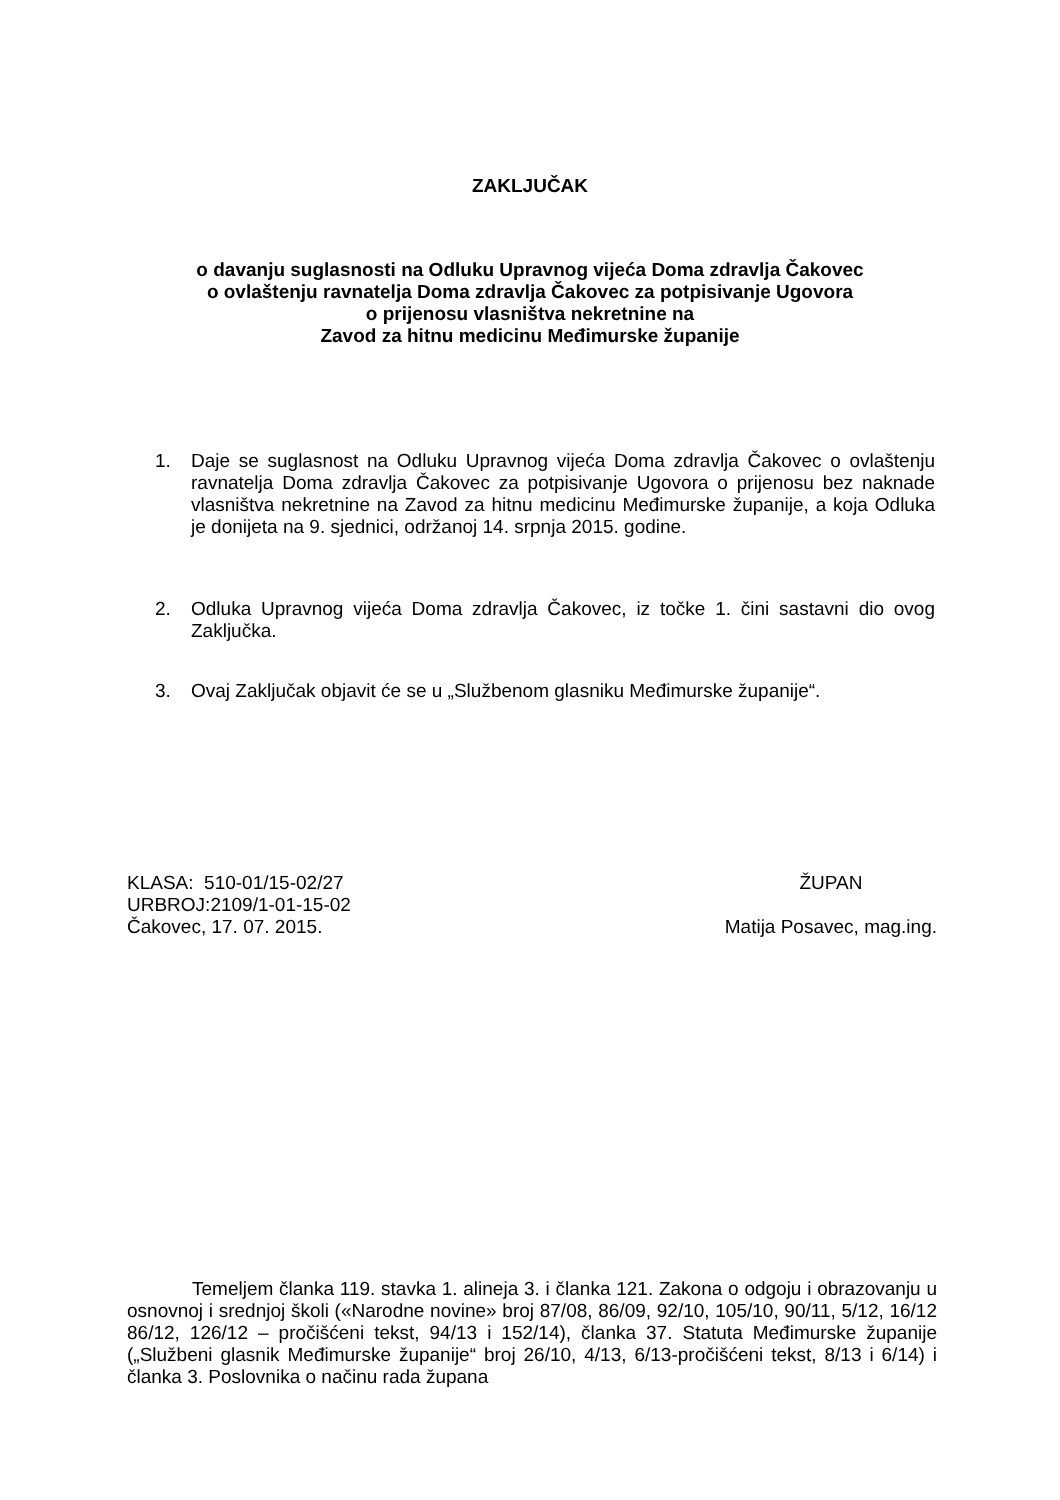ZAKLJUČAK
o davanju suglasnosti na Odluku Upravnog vijeća Doma zdravlja Čakovec
o ovlaštenju ravnatelja Doma zdravlja Čakovec za potpisivanje Ugovora
o prijenosu vlasništva nekretnine na
Zavod za hitnu medicinu Međimurske županije
1. Daje se suglasnost na Odluku Upravnog vijeća Doma zdravlja Čakovec o ovlaštenju ravnatelja Doma zdravlja Čakovec za potpisivanje Ugovora o prijenosu bez naknade vlasništva nekretnine na Zavod za hitnu medicinu Međimurske županije, a koja Odluka je donijeta na 9. sjednici, održanoj 14. srpnja 2015. godine.
2. Odluka Upravnog vijeća Doma zdravlja Čakovec, iz točke 1. čini sastavni dio ovog Zaključka.
3. Ovaj Zaključak objavit će se u „Službenom glasniku Međimurske županije“.
KLASA: 510-01/15-02/27
URBROJ:2109/1-01-15-02
Čakovec, 17. 07. 2015.
ŽUPAN
Matija Posavec, mag.ing.
Temeljem članka 119. stavka 1. alineja 3. i članka 121. Zakona o odgoju i obrazovanju u osnovnoj i srednjoj školi («Narodne novine» broj 87/08, 86/09, 92/10, 105/10, 90/11, 5/12, 16/12 86/12, 126/12 – pročišćeni tekst, 94/13 i 152/14), članka 37. Statuta Međimurske županije („Službeni glasnik Međimurske županije“ broj 26/10, 4/13, 6/13-pročišćeni tekst, 8/13 i 6/14) i članka 3. Poslovnika o načinu rada župana